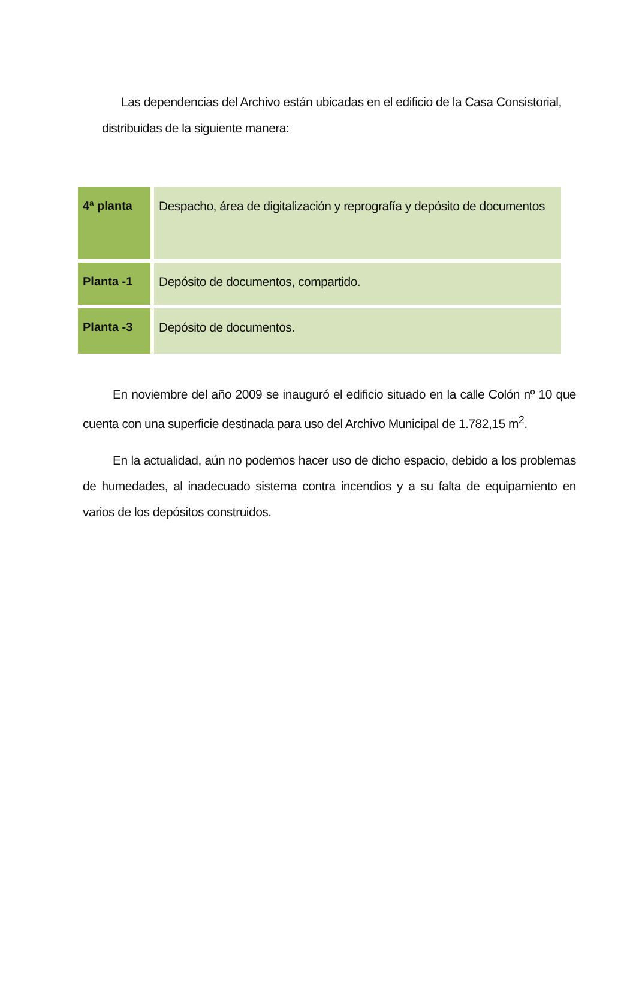Las dependencias del Archivo están ubicadas en el edificio de la Casa Consistorial, distribuidas de la siguiente manera:
| 4ª planta | Despacho, área de digitalización y reprografía y depósito de documentos |
| Planta -1 | Depósito de documentos, compartido. |
| Planta -3 | Depósito de documentos. |
En noviembre del año 2009 se inauguró el edificio situado en la calle Colón nº 10 que cuenta con una superficie destinada para uso del Archivo Municipal de 1.782,15 m<sup>2</sup>.
En la actualidad, aún no podemos hacer uso de dicho espacio, debido a los problemas de humedades, al inadecuado sistema contra incendios y a su falta de equipamiento en varios de los depósitos construidos.